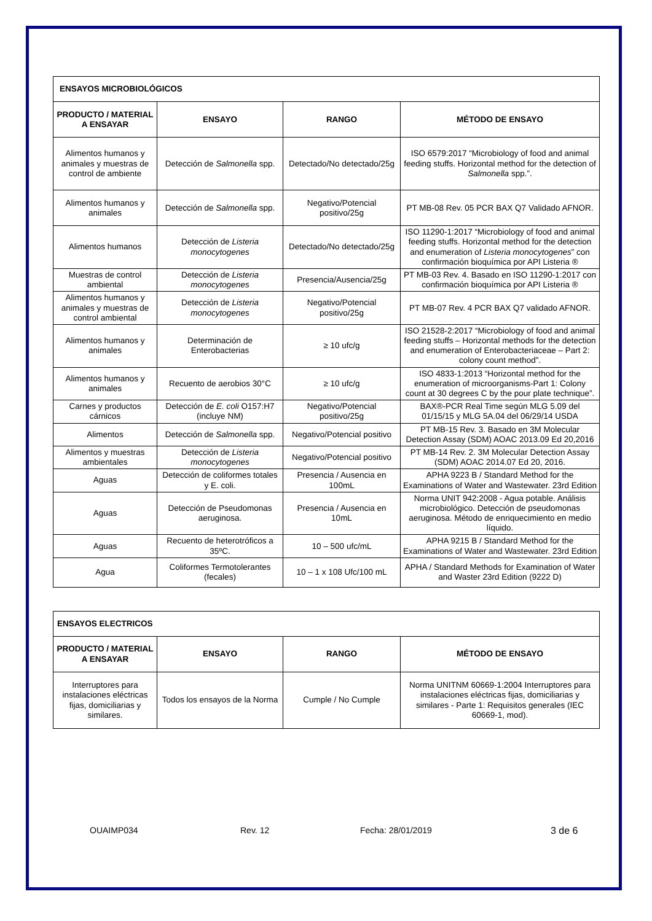| ENSAYOS MICROBIOLÓGICOS | | | |
| PRODUCTO / MATERIAL A ENSAYAR | ENSAYO | RANGO | MÉTODO DE ENSAYO |
| Alimentos humanos y animales y muestras de control de ambiente | Detección de Salmonella spp. | Detectado/No detectado/25g | ISO 6579:2017 “Microbiology of food and animal feeding stuffs. Horizontal method for the detection of Salmonella spp.”. |
| Alimentos humanos y animales | Detección de Salmonella spp. | Negativo/Potencial positivo/25g | PT MB-08 Rev. 05 PCR BAX Q7 Validado AFNOR. |
| Alimentos humanos | Detección de Listeria monocytogenes | Detectado/No detectado/25g | ISO 11290-1:2017 “Microbiology of food and animal feeding stuffs. Horizontal method for the detection and enumeration of Listeria monocytogenes ” con confirmación bioquímica por API Listeria ® |
| Muestras de control ambiental | Detección de Listeria monocytogenes | Presencia/Ausencia/25g | PT MB-03 Rev. 4. Basado en ISO 11290-1:2017 con confirmación bioquímica por API Listeria ® |
| Alimentos humanos y animales y muestras de control ambiental | Detección de Listeria monocytogenes | Negativo/Potencial positivo/25g | PT MB-07 Rev. 4 PCR BAX Q7 validado AFNOR. |
| Alimentos humanos y animales | Determinación de Enterobacterias | ≥ 10 ufc/g | ISO 21528-2:2017 “Microbiology of food and animal feeding stuffs – Horizontal methods for the detection and enumeration of Enterobacteriaceae – Part 2: colony count method”. |
| Alimentos humanos y animales | Recuento de aerobios 30°C | ≥ 10 ufc/g | ISO 4833-1:2013 “Horizontal method for the enumeration of microorganisms-Part 1: Colony count at 30 degrees C by the pour plate technique”. |
| Carnes y productos cárnicos | Detección de E. coli O157:H7 (incluye NM) | Negativo/Potencial positivo/25g | BAX®-PCR Real Time según MLG 5.09 del 01/15/15 y MLG 5A.04 del 06/29/14 USDA |
| Alimentos | Detección de Salmonella spp. | Negativo/Potencial positivo | PT MB-15 Rev. 3. Basado en 3M Molecular Detection Assay (SDM) AOAC 2013.09 Ed 20,2016 |
| Alimentos y muestras ambientales | Detección de Listeria monocytogenes | Negativo/Potencial positivo | PT MB-14 Rev. 2. 3M Molecular Detection Assay (SDM) AOAC 2014.07 Ed 20, 2016. |
| Aguas | Detección de coliformes totales y E. coli. | Presencia / Ausencia en 100mL | APHA 9223 B / Standard Method for the Examinations of Water and Wastewater. 23rd Edition |
| Aguas | Detección de Pseudomonas aeruginosa. | Presencia / Ausencia en 10mL | Norma UNIT 942:2008 - Agua potable. Análisis microbiológico. Detección de pseudomonas aeruginosa. Método de enriquecimiento en medio líquido. |
| Aguas | Recuento de heterotróficos a 35ºC. | 10 – 500 ufc/mL | APHA 9215 B / Standard Method for the Examinations of Water and Wastewater. 23rd Edition |
| Agua | Coliformes Termotolerantes (fecales) | 10 – 1 x 108 Ufc/100 mL | APHA / Standard Methods for Examination of Water and Waster 23rd Edition (9222 D) |
| ENSAYOS ELECTRICOS | | | |
| PRODUCTO / MATERIAL A ENSAYAR | ENSAYO | RANGO | MÉTODO DE ENSAYO |
| Interruptores para instalaciones eléctricas fijas, domiciliarias y similares. | Todos los ensayos de la Norma | Cumple / No Cumple | Norma UNITNM 60669-1:2004 Interruptores para instalaciones eléctricas fijas, domiciliarias y similares - Parte 1: Requisitos generales (IEC 60669-1, mod). |
OUAIMP034 Rev. 12 Fecha: 28/01/2019 3 de 6